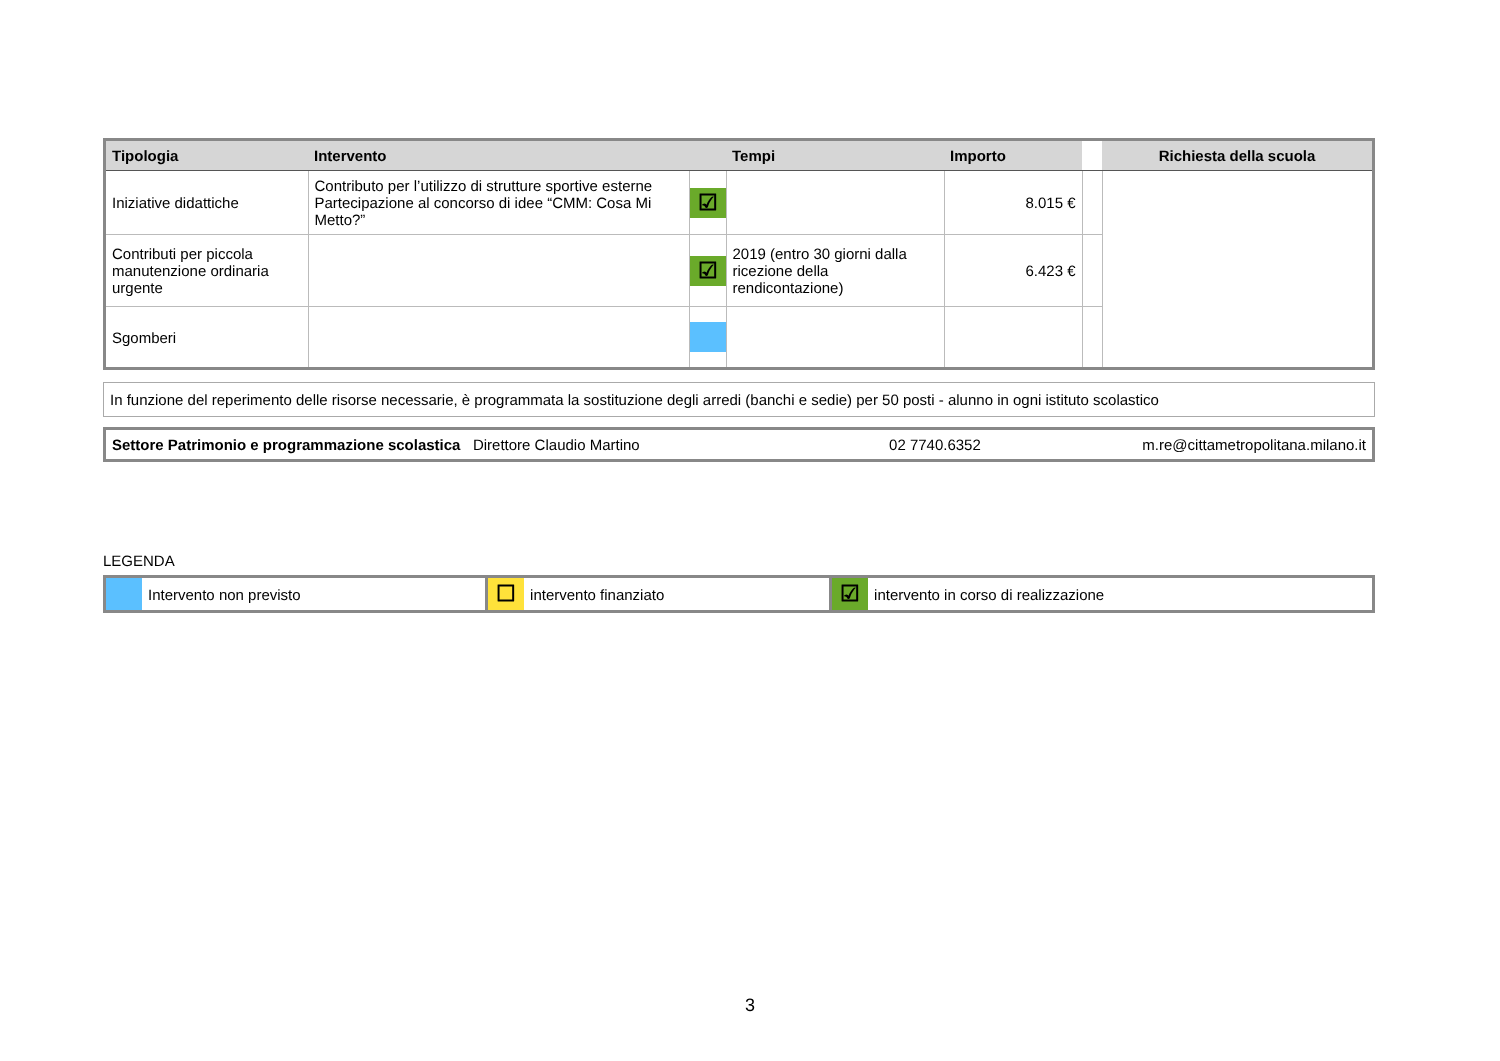| Tipologia | Intervento | | Tempi | Importo | | Richiesta della scuola |
| --- | --- | --- | --- | --- | --- | --- |
| Iniziative didattiche | Contributo per l’utilizzo di strutture sportive esterne Partecipazione al concorso di idee “CMM: Cosa Mi Metto?” | ☑ | | 8.015 € | | |
| Contributi per piccola manutenzione ordinaria urgente | | ☑ | 2019 (entro 30 giorni dalla ricezione della rendicontazione) | 6.423 € | | |
| Sgomberi | | | | | | |
In funzione del reperimento delle risorse necessarie, è programmata la sostituzione degli arredi (banchi e sedie) per 50 posti - alunno in ogni istituto scolastico
| Settore Patrimonio e programmazione scolastica Direttore Claudio Martino | 02 7740.6352 | m.re@cittametropolitana.milano.it |
LEGENDA
| | Intervento non previsto | ☐ | intervento finanziato | ☑ | intervento in corso di realizzazione |
3